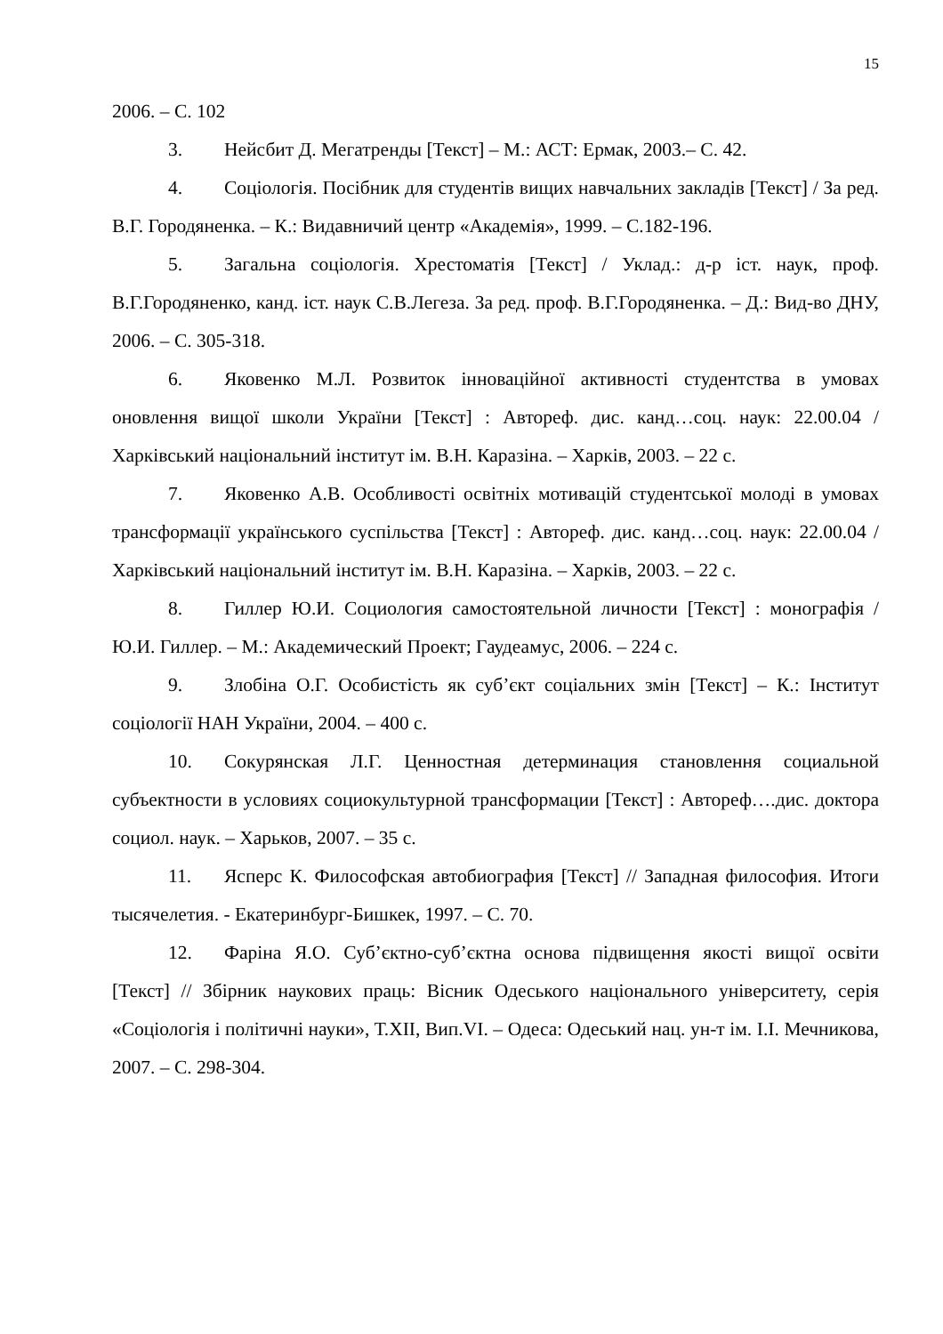15
2006. – С. 102
3. Нейсбит Д. Мегатренды [Текст] – М.: АСТ: Ермак, 2003.– С. 42.
4. Соціологія. Посібник для студентів вищих навчальних закладів [Текст] / За ред. В.Г. Городяненка. – К.: Видавничий центр «Академія», 1999. – С.182-196.
5. Загальна соціологія. Хрестоматія [Текст] / Уклад.: д-р іст. наук, проф. В.Г.Городяненко, канд. іст. наук С.В.Легеза. За ред. проф. В.Г.Городяненка. – Д.: Вид-во ДНУ, 2006. – С. 305-318.
6. Яковенко М.Л. Розвиток інноваційної активності студентства в умовах оновлення вищої школи України [Текст] : Автореф. дис. канд…соц. наук: 22.00.04 / Харківський національний інститут ім. В.Н. Каразіна. – Харків, 2003. – 22 с.
7. Яковенко А.В. Особливості освітніх мотивацій студентської молоді в умовах трансформації українського суспільства [Текст] : Автореф. дис. канд…соц. наук: 22.00.04 / Харківський національний інститут ім. В.Н. Каразіна. – Харків, 2003. – 22 с.
8. Гиллер Ю.И. Социология самостоятельной личности [Текст] : монографія / Ю.И. Гиллер. – М.: Академический Проект; Гаудеамус, 2006. – 224 с.
9. Злобіна О.Г. Особистість як суб’єкт соціальних змін [Текст] – К.: Інститут соціології НАН України, 2004. – 400 с.
10. Сокурянская Л.Г. Ценностная детерминация становлення социальной субъектности в условиях социокультурной трансформации [Текст] : Автореф….дис. доктора социол. наук. – Харьков, 2007. – 35 с.
11. Ясперс К. Философская автобиография [Текст] // Западная философия. Итоги тысячелетия. - Екатеринбург-Бишкек, 1997. – С. 70.
12. Фаріна Я.О. Суб’єктно-суб’єктна основа підвищення якості вищої освіти [Текст] // Збірник наукових праць: Вісник Одеського національного університету, серія «Соціологія і політичні науки», Т.XII, Вип.VI. – Одеса: Одеський нац. ун-т ім. І.І. Мечникова, 2007. – С. 298-304.